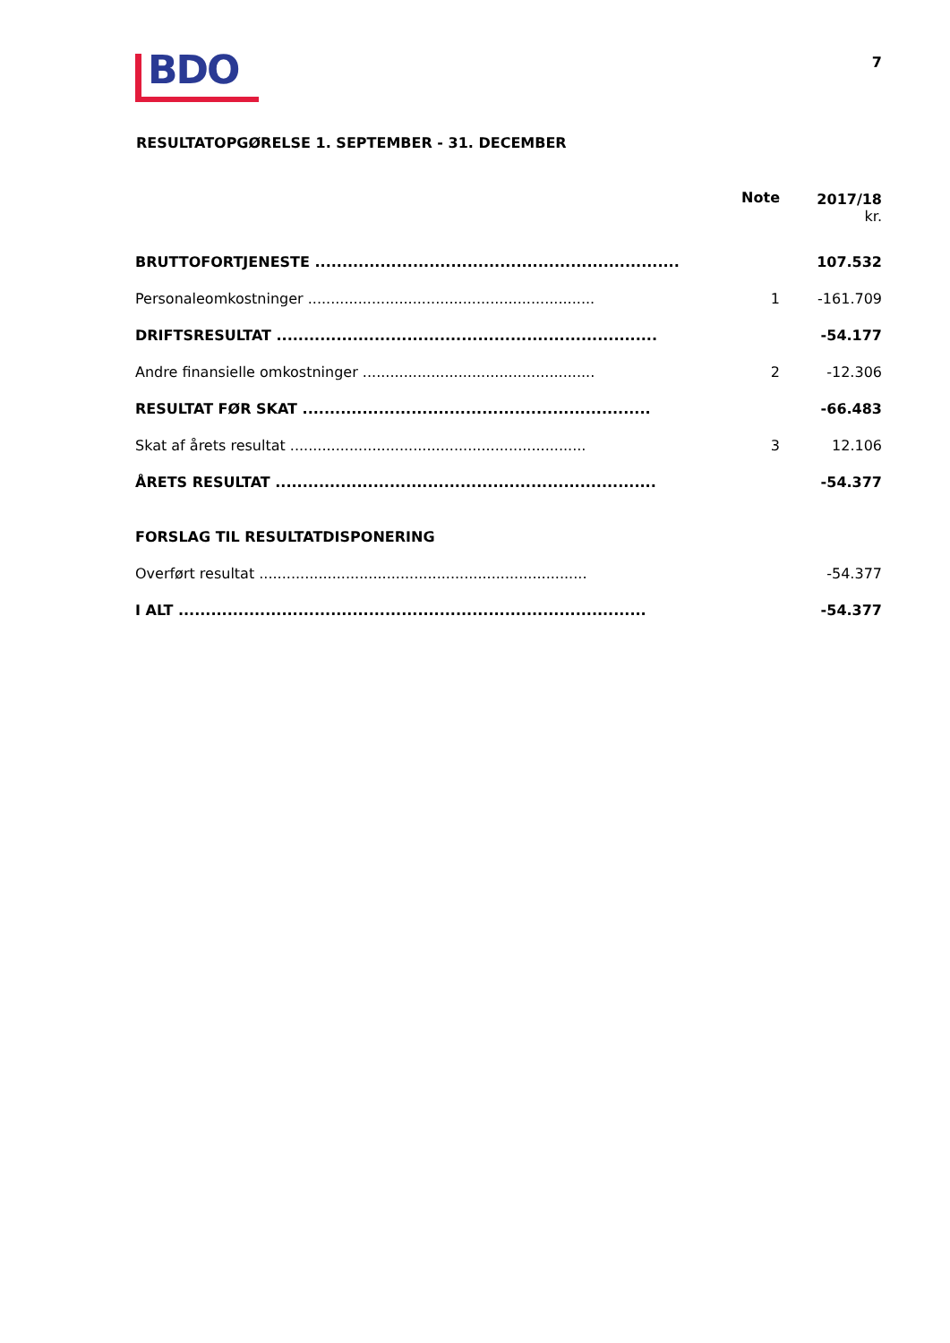BDO
7
RESULTATOPGØRELSE 1. SEPTEMBER - 31. DECEMBER
| | Note | 2017/18 kr. |
| --- | --- | --- |
| BRUTTOFORTJENESTE ................................................................... | | 107.532 |
| Personaleomkostninger ............................................................... | 1 | -161.709 |
| DRIFTSRESULTAT ...................................................................... | | -54.177 |
| Andre finansielle omkostninger ................................................... | 2 | -12.306 |
| RESULTAT FØR SKAT ................................................................ | | -66.483 |
| Skat af årets resultat ................................................................. | 3 | 12.106 |
| ÅRETS RESULTAT ...................................................................... | | -54.377 |
| FORSLAG TIL RESULTATDISPONERING | | |
| Overført resultat ........................................................................ | | -54.377 |
| I ALT ...................................................................................... | | -54.377 |